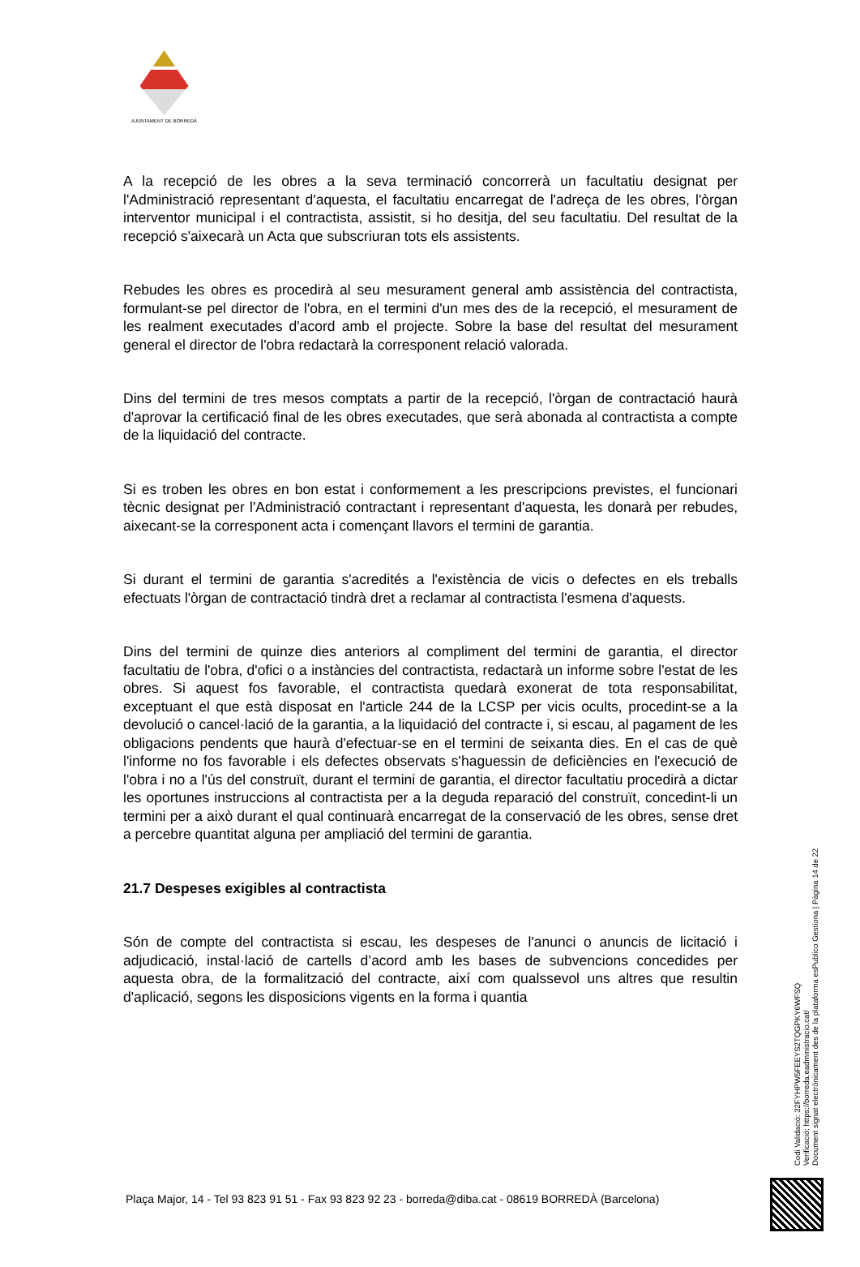AJUNTAMENT DE BORREDÀ
A la recepció de les obres a la seva terminació concorrerà un facultatiu designat per l'Administració representant d'aquesta, el facultatiu encarregat de l'adreça de les obres, l'òrgan interventor municipal i el contractista, assistit, si ho desitja, del seu facultatiu. Del resultat de la recepció s'aixecarà un Acta que subscriuran tots els assistents.
Rebudes les obres es procedirà al seu mesurament general amb assistència del contractista, formulant-se pel director de l'obra, en el termini d'un mes des de la recepció, el mesurament de les realment executades d'acord amb el projecte. Sobre la base del resultat del mesurament general el director de l'obra redactarà la corresponent relació valorada.
Dins del termini de tres mesos comptats a partir de la recepció, l'òrgan de contractació haurà d'aprovar la certificació final de les obres executades, que serà abonada al contractista a compte de la liquidació del contracte.
Si es troben les obres en bon estat i conformement a les prescripcions previstes, el funcionari tècnic designat per l'Administració contractant i representant d'aquesta, les donarà per rebudes, aixecant-se la corresponent acta i començant llavors el termini de garantia.
Si durant el termini de garantia s'acredités a l'existència de vicis o defectes en els treballs efectuats l'òrgan de contractació tindrà dret a reclamar al contractista l'esmena d'aquests.
Dins del termini de quinze dies anteriors al compliment del termini de garantia, el director facultatiu de l'obra, d'ofici o a instàncies del contractista, redactarà un informe sobre l'estat de les obres. Si aquest fos favorable, el contractista quedarà exonerat de tota responsabilitat, exceptuant el que està disposat en l'article 244 de la LCSP per vicis ocults, procedint-se a la devolució o cancel·lació de la garantia, a la liquidació del contracte i, si escau, al pagament de les obligacions pendents que haurà d'efectuar-se en el termini de seixanta dies. En el cas de què l'informe no fos favorable i els defectes observats s'haguessin de deficiències en l'execució de l'obra i no a l'ús del construït, durant el termini de garantia, el director facultatiu procedirà a dictar les oportunes instruccions al contractista per a la deguda reparació del construït, concedint-li un termini per a això durant el qual continuarà encarregat de la conservació de les obres, sense dret a percebre quantitat alguna per ampliació del termini de garantia.
21.7 Despeses exigibles al contractista
Són de compte del contractista si escau, les despeses de l'anunci o anuncis de licitació i adjudicació, instal·lació de cartells d’acord amb les bases de subvencions concedides per aquesta obra, de la formalització del contracte, així com qualssevol uns altres que resultin d'aplicació, segons les disposicions vigents en la forma i quantia
Plaça Major, 14 - Tel 93 823 91 51 - Fax 93 823 92 23 - borreda@diba.cat - 08619 BORREDÀ (Barcelona)
Codi Validació: 32FYHPW5FEEYS2TQGPKY6WFSQ
Verificació: https://borreda.eadministracio.cat/
Document signat electrònicament des de la plataforma esPublico Gestiona | Pàgina 14 de 22